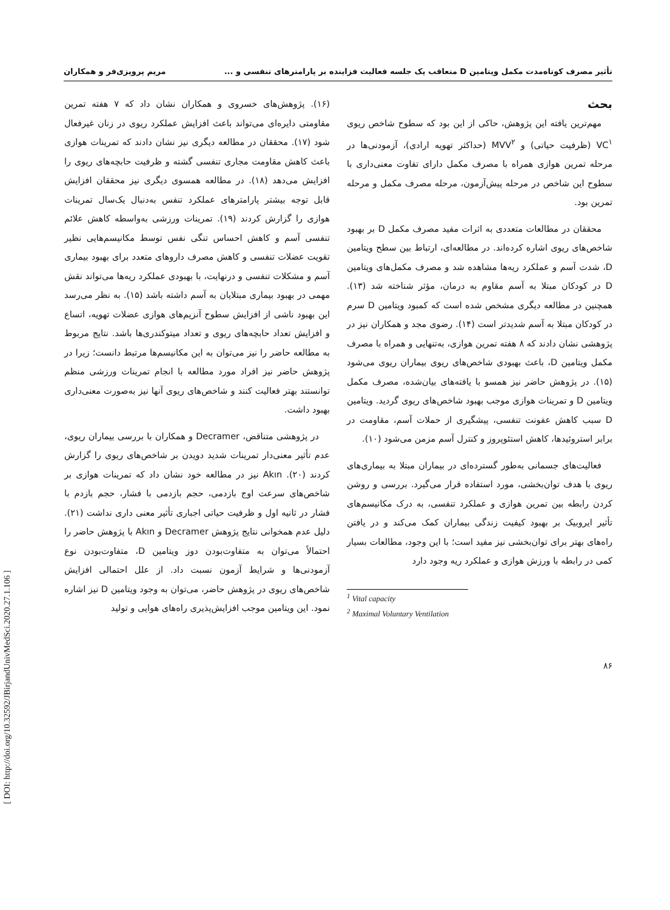[ DOI: http://doi.org/10.32592/JBirjandUnivMedSci.2020.27.1.106 ]
تأثیر مصرف کوتاه‌مدت مکمل ویتامین D متعاقب یک جلسه فعالیت فزاینده بر پارامترهای تنفسی و ... مریم پرویزی‌فر و همکاران
بحث
مهم‌ترین یافته این پژوهش، حاکی از این بود که سطوح شاخص ریوی VC<sup>۱</sup> (ظرفیت حیاتی) و MVV<sup>۲</sup> (حداکثر تهویه ارادی)، آزمودنی‌ها در مرحله تمرین هوازی همراه با مصرف مکمل دارای تفاوت معنی‌داری با سطوح این شاخص در مرحله پیش‌آزمون، مرحله مصرف مکمل و مرحله تمرین بود.
محققان در مطالعات متعددی به اثرات مفید مصرف مکمل D بر بهبود شاخص‌های ریوی اشاره کرده‌اند. در مطالعه‌ای، ارتباط بین سطح ویتامین D، شدت آسم و عملکرد ریه‌ها مشاهده شد و مصرف مکمل‌های ویتامین D در کودکان مبتلا به آسم مقاوم به درمان، مؤثر شناخته شد (۱۳). همچنین در مطالعه دیگری مشخص شده است که کمبود ویتامین D سرم در کودکان مبتلا به آسم شدیدتر است (۱۴). رضوی مجد و همکاران نیز در پژوهشی نشان دادند که ۸ هفته تمرین هوازی، به‌تنهایی و همراه با مصرف مکمل ویتامین D، باعث بهبودی شاخص‌های ریوی بیماران ریوی می‌شود (۱۵). در پژوهش حاضر نیز همسو با یافته‌های بیان‌شده، مصرف مکمل ویتامین D و تمرینات هوازی موجب بهبود شاخص‌های ریوی گردید. ویتامین D سبب کاهش عفونت تنفسی، پیشگیری از حملات آسم، مقاومت در برابر استروئیدها، کاهش استئوپروز و کنترل آسم مزمن می‌شود (۱۰).
فعالیت‌های جسمانی به‌طور گسترده‌ای در بیماران مبتلا به بیماری‌های ریوی با هدف توان‌بخشی، مورد استفاده قرار می‌گیرد. بررسی و روشن کردن رابطه بین تمرین هوازی و عملکرد تنفسی، به درک مکانیسم‌های تأثیر ایروبیک بر بهبود کیفیت زندگی بیماران کمک می‌کند و در یافتن راه‌های بهتر برای توان‌بخشی نیز مفید است؛ با این وجود، مطالعات بسیار کمی در رابطه با ورزش هوازی و عملکرد ریه وجود دارد
<sup>1</sup> Vital capacity
<sup>2</sup> Maximal Voluntary Ventilation
۸۶
(۱۶). پژوهش‌های خسروی و همکاران نشان داد که ۷ هفته تمرین مقاومتی دایره‌ای می‌تواند باعث افزایش عملکرد ریوی در زنان غیرفعال شود (۱۷). محققان در مطالعه دیگری نیز نشان دادند که تمرینات هوازی باعث کاهش مقاومت مجاری تنفسی گشته و ظرفیت حابچه‌های ریوی را افزایش می‌دهد (۱۸). در مطالعه همسوی دیگری نیز محققان افزایش قابل توجه بیشتر پارامترهای عملکرد تنفس به‌دنبال یک‌سال تمرینات هوازی را گزارش کردند (۱۹). تمرینات ورزشی به‌واسطه کاهش علائم تنفسی آسم و کاهش احساس تنگی نفس توسط مکانیسم‌هایی نظیر تقویت عضلات تنفسی و کاهش مصرف داروهای متعدد برای بهبود بیماری آسم و مشکلات تنفسی و درنهایت، با بهبودی عملکرد ریه‌ها می‌تواند نقش مهمی در بهبود بیماری مبتلایان به آسم داشته باشد (۱۵). به نظر می‌رسد این بهبود ناشی از افزایش سطوح آنزیم‌های هوازی عضلات تهویه، اتساع و افزایش تعداد حابچه‌های ریوی و تعداد میتوکندری‌ها باشد. نتایج مربوط به مطالعه حاضر را نیز می‌توان به این مکانیسم‌ها مرتبط دانست؛ زیرا در پژوهش حاضر نیز افراد مورد مطالعه با انجام تمرینات ورزشی منظم توانستند بهتر فعالیت کنند و شاخص‌های ریوی آنها نیز به‌صورت معنی‌داری بهبود داشت.
در پژوهشی متناقض، Decramer و همکاران با بررسی بیماران ریوی، عدم تأثیر معنی‌دار تمرینات شدید دویدن بر شاخص‌های ریوی را گزارش کردند (۲۰). Akın نیز در مطالعه خود نشان داد که تمرینات هوازی بر شاخص‌های سرعت اوج بازدمی، حجم بازدمی با فشار، حجم بازدم با فشار در ثانیه اول و ظرفیت حیاتی اجباری تأثیر معنی داری نداشت (۲۱). دلیل عدم همخوانی نتایج پژوهش Decramer و Akın با پژوهش حاضر را احتمالاً می‌توان به متفاوت‌بودن دوز ویتامین D، متفاوت‌بودن نوع آزمودنی‌ها و شرایط آزمون نسبت داد. از علل احتمالی افزایش شاخص‌های ریوی در پژوهش حاضر، می‌توان به وجود ویتامین D نیز اشاره نمود. این ویتامین موجب افزایش‌پذیری راه‌های هوایی و تولید